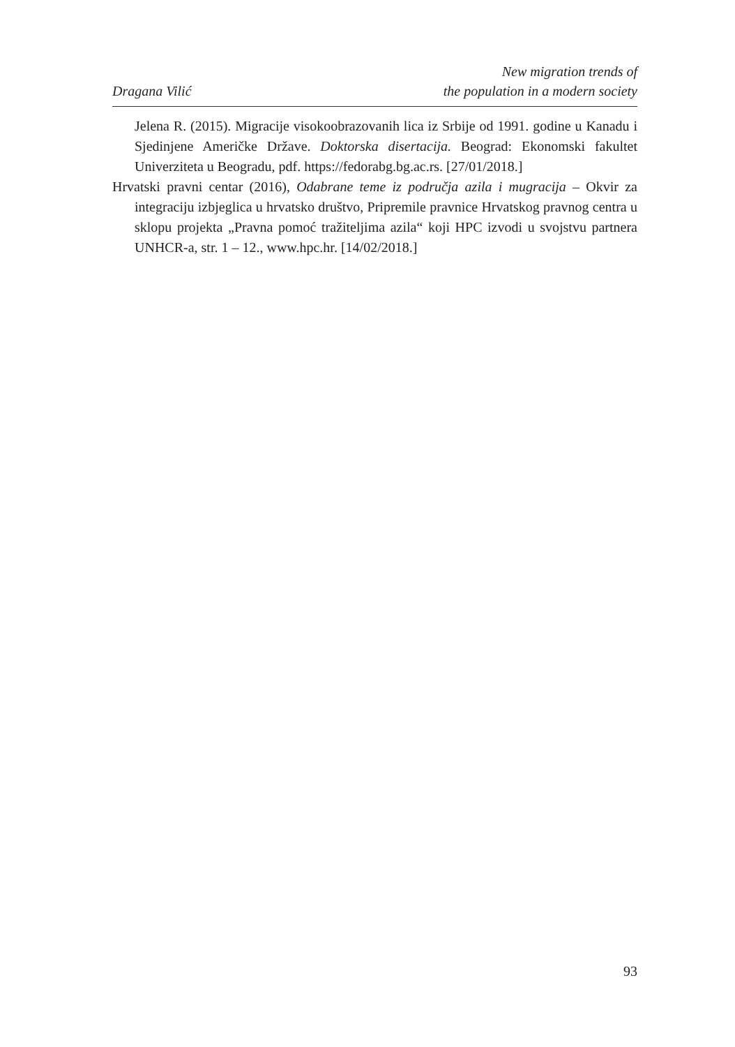Dragana Vilić
New migration trends of
the population in a modern society
Jelena R. (2015). Migracije visokoobrazovanih lica iz Srbije od 1991. godine u Kanadu i Sjedinjene Američke Države. Doktorska disertacija. Beograd: Ekonomski fakultet Univerziteta u Beogradu, pdf. https://fedorabg.bg.ac.rs. [27/01/2018.]
Hrvatski pravni centar (2016), Odabrane teme iz područja azila i mugracija – Okvir za integraciju izbjeglica u hrvatsko društvo, Pripremile pravnice Hrvatskog pravnog centra u sklopu projekta „Pravna pomoć tražiteljima azila“ koji HPC izvodi u svojstvu partnera UNHCR-a, str. 1 – 12., www.hpc.hr. [14/02/2018.]
93